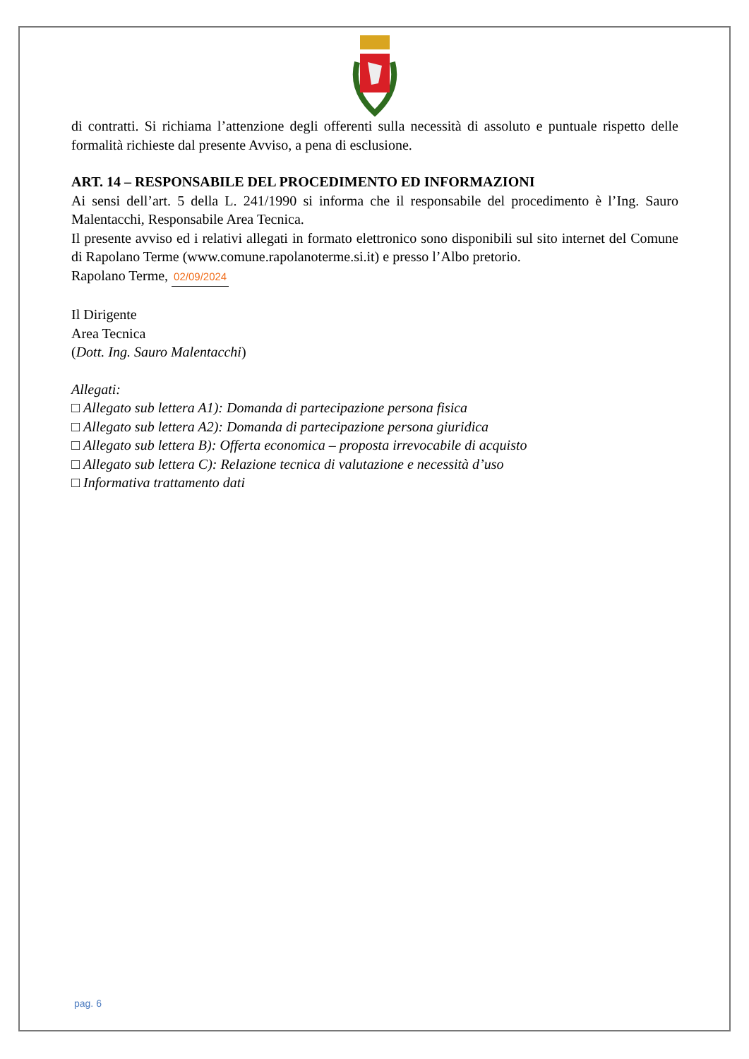di contratti. Si richiama l’attenzione degli offerenti sulla necessità di assoluto e puntuale rispetto delle formalità richieste dal presente Avviso, a pena di esclusione.
ART. 14 – RESPONSABILE DEL PROCEDIMENTO ED INFORMAZIONI
Ai sensi dell’art. 5 della L. 241/1990 si informa che il responsabile del procedimento è l’Ing. Sauro Malentacchi, Responsabile Area Tecnica.
Il presente avviso ed i relativi allegati in formato elettronico sono disponibili sul sito internet del Comune di Rapolano Terme (www.comune.rapolanoterme.si.it) e presso l’Albo pretorio.
Rapolano Terme, 02/09/2024
Il Dirigente
Area Tecnica
(Dott. Ing. Sauro Malentacchi)
Allegati:
□ Allegato sub lettera A1): Domanda di partecipazione persona fisica
□ Allegato sub lettera A2): Domanda di partecipazione persona giuridica
□ Allegato sub lettera B): Offerta economica – proposta irrevocabile di acquisto
□ Allegato sub lettera C): Relazione tecnica di valutazione e necessità d’uso
□ Informativa trattamento dati
pag. 6